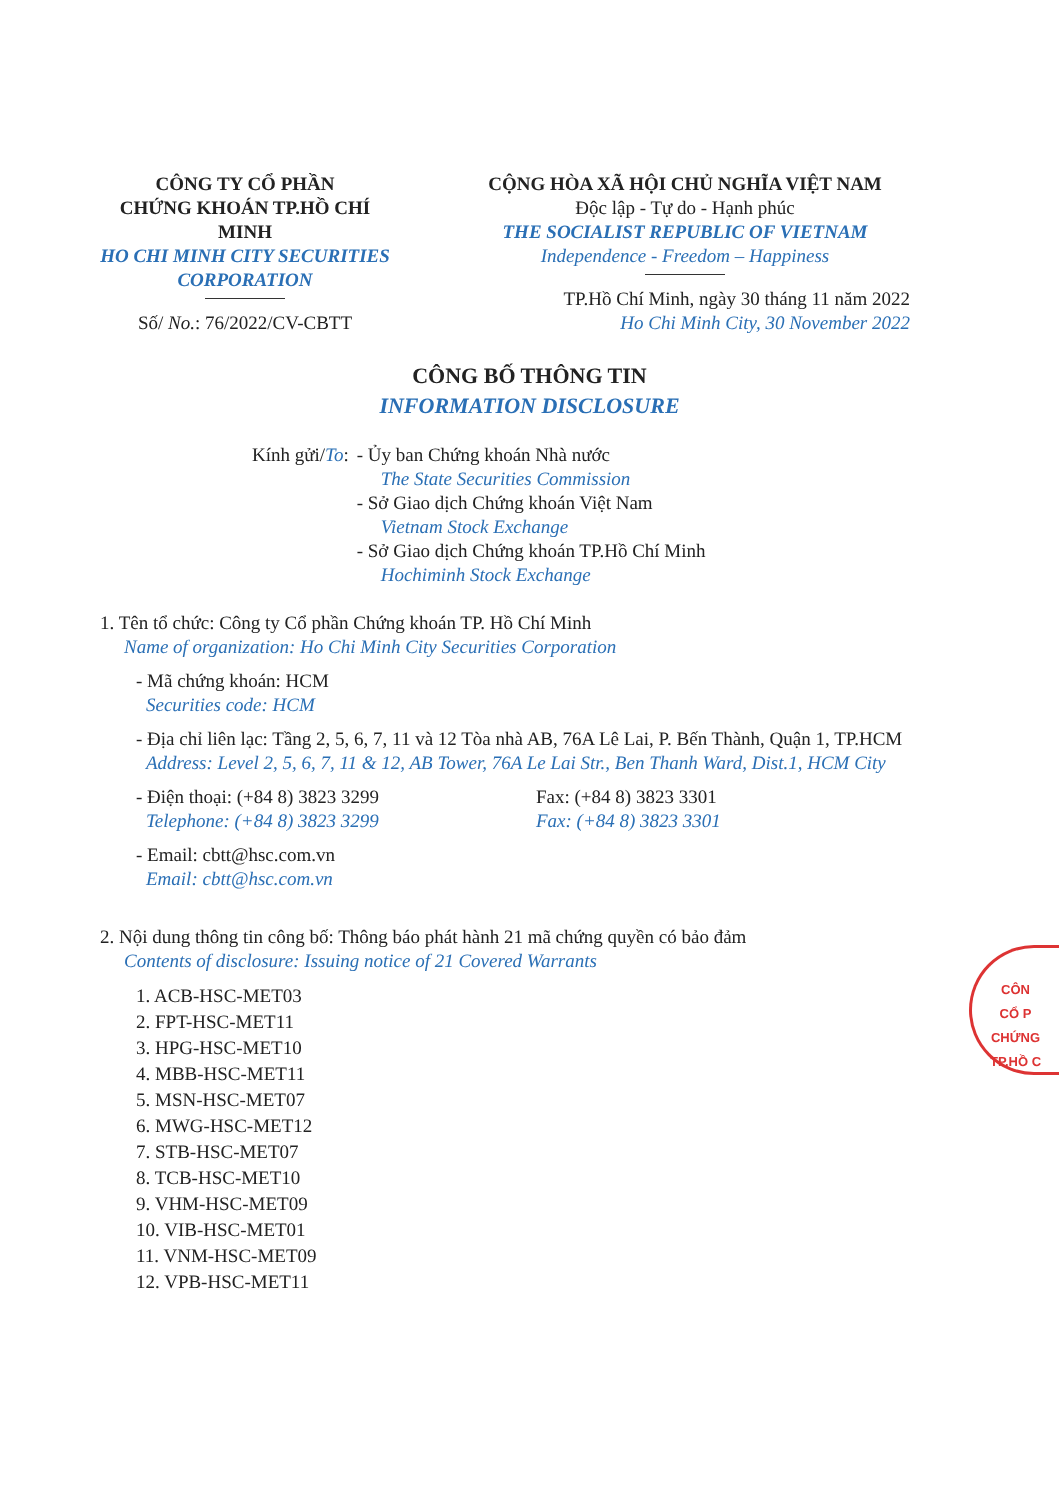CÔNG TY CỔ PHẦN
CHỨNG KHOÁN TP.HỒ CHÍ MINH
HO CHI MINH CITY SECURITIES
CORPORATION
Số/ No.: 76/2022/CV-CBTT
CỘNG HÒA XÃ HỘI CHỦ NGHĨA VIỆT NAM
Độc lập - Tự do - Hạnh phúc
THE SOCIALIST REPUBLIC OF VIETNAM
Independence - Freedom – Happiness
TP.Hồ Chí Minh, ngày 30 tháng 11 năm 2022
Ho Chi Minh City, 30 November 2022
CÔNG BỐ THÔNG TIN
INFORMATION DISCLOSURE
Kính gửi/To: - Ủy ban Chứng khoán Nhà nước
The State Securities Commission
- Sở Giao dịch Chứng khoán Việt Nam
Vietnam Stock Exchange
- Sở Giao dịch Chứng khoán TP.Hồ Chí Minh
Hochiminh Stock Exchange
1. Tên tổ chức: Công ty Cổ phần Chứng khoán TP. Hồ Chí Minh
Name of organization: Ho Chi Minh City Securities Corporation
- Mã chứng khoán: HCM
Securities code: HCM
- Địa chỉ liên lạc: Tầng 2, 5, 6, 7, 11 và 12 Tòa nhà AB, 76A Lê Lai, P. Bến Thành, Quận 1, TP.HCM
Address: Level 2, 5, 6, 7, 11 & 12, AB Tower, 76A Le Lai Str., Ben Thanh Ward, Dist.1, HCM City
- Điện thoại: (+84 8) 3823 3299
Telephone: (+84 8) 3823 3299
Fax: (+84 8) 3823 3301
Fax: (+84 8) 3823 3301
- Email: cbtt@hsc.com.vn
Email: cbtt@hsc.com.vn
2. Nội dung thông tin công bố: Thông báo phát hành 21 mã chứng quyền có bảo đảm
Contents of disclosure: Issuing notice of 21 Covered Warrants
1. ACB-HSC-MET03
2. FPT-HSC-MET11
3. HPG-HSC-MET10
4. MBB-HSC-MET11
5. MSN-HSC-MET07
6. MWG-HSC-MET12
7. STB-HSC-MET07
8. TCB-HSC-MET10
9. VHM-HSC-MET09
10. VIB-HSC-MET01
11. VNM-HSC-MET09
12. VPB-HSC-MET11
CÔN
CỔ P
CHỨNG
TP.HỒ C